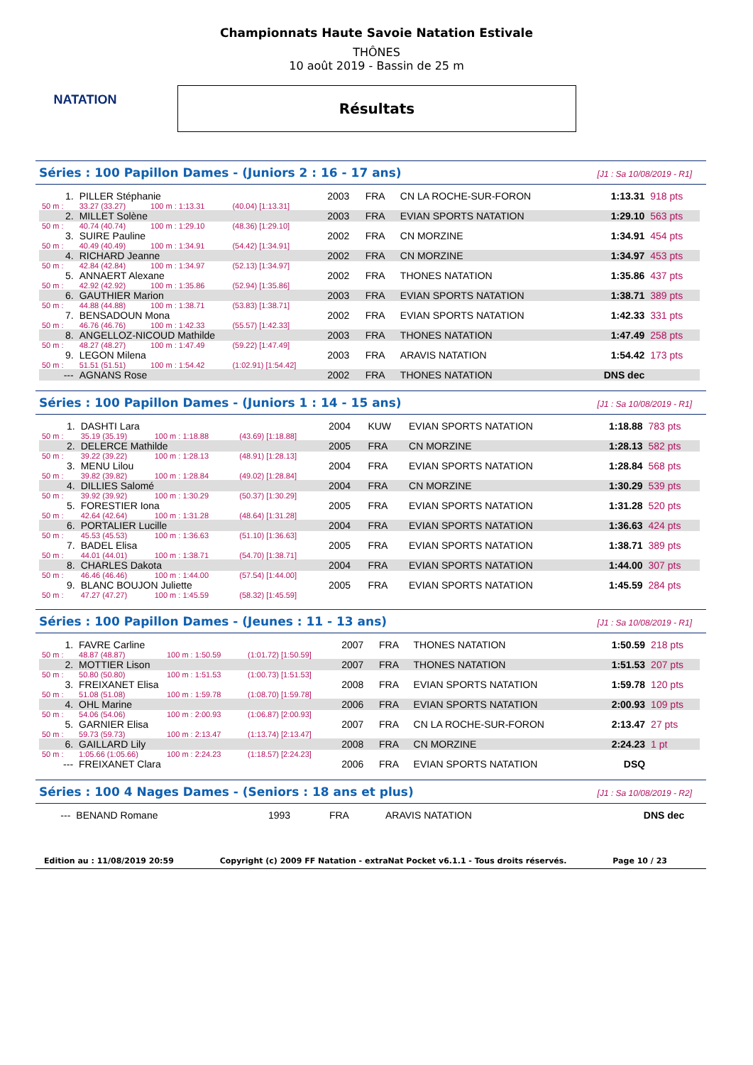NATATION
Championnats Haute Savoie Natation Estivale
THÔNES
10 août 2019 - Bassin de 25 m
Résultats
Séries : 100 Papillon Dames - (Juniors 2 : 16 - 17 ans) [J1 : Sa 10/08/2019 - R1]
| 1. | PILLER Stéphanie | | | 2003 | FRA | CN LA ROCHE-SUR-FORON | 1:13.31 | 918 pts |
| 50 m : | 33.27 (33.27) | 100 m : 1:13.31 | (40.04) [1:13.31] | | | | | |
| 2. | MILLET Solène | | | 2003 | FRA | EVIAN SPORTS NATATION | 1:29.10 | 563 pts |
| 50 m : | 40.74 (40.74) | 100 m : 1:29.10 | (48.36) [1:29.10] | | | | | |
| 3. | SUIRE Pauline | | | 2002 | FRA | CN MORZINE | 1:34.91 | 454 pts |
| 50 m : | 40.49 (40.49) | 100 m : 1:34.91 | (54.42) [1:34.91] | | | | | |
| 4. | RICHARD Jeanne | | | 2002 | FRA | CN MORZINE | 1:34.97 | 453 pts |
| 50 m : | 42.84 (42.84) | 100 m : 1:34.97 | (52.13) [1:34.97] | | | | | |
| 5. | ANNAERT Alexane | | | 2002 | FRA | THONES NATATION | 1:35.86 | 437 pts |
| 50 m : | 42.92 (42.92) | 100 m : 1:35.86 | (52.94) [1:35.86] | | | | | |
| 6. | GAUTHIER Marion | | | 2003 | FRA | EVIAN SPORTS NATATION | 1:38.71 | 389 pts |
| 50 m : | 44.88 (44.88) | 100 m : 1:38.71 | (53.83) [1:38.71] | | | | | |
| 7. | BENSADOUN Mona | | | 2002 | FRA | EVIAN SPORTS NATATION | 1:42.33 | 331 pts |
| 50 m : | 46.76 (46.76) | 100 m : 1:42.33 | (55.57) [1:42.33] | | | | | |
| 8. | ANGELLOZ-NICOUD Mathilde | | | 2003 | FRA | THONES NATATION | 1:47.49 | 258 pts |
| 50 m : | 48.27 (48.27) | 100 m : 1:47.49 | (59.22) [1:47.49] | | | | | |
| 9. | LEGON Milena | | | 2003 | FRA | ARAVIS NATATION | 1:54.42 | 173 pts |
| 50 m : | 51.51 (51.51) | 100 m : 1:54.42 | (1:02.91) [1:54.42] | | | | | |
| --- | AGNANS Rose | | | 2002 | FRA | THONES NATATION | DNS dec | |
Séries : 100 Papillon Dames - (Juniors 1 : 14 - 15 ans) [J1 : Sa 10/08/2019 - R1]
| 1. | DASHTI Lara | | | 2004 | KUW | EVIAN SPORTS NATATION | 1:18.88 | 783 pts |
| 50 m : | 35.19 (35.19) | 100 m : 1:18.88 | (43.69) [1:18.88] | | | | | |
| 2. | DELERCE Mathilde | | | 2005 | FRA | CN MORZINE | 1:28.13 | 582 pts |
| 50 m : | 39.22 (39.22) | 100 m : 1:28.13 | (48.91) [1:28.13] | | | | | |
| 3. | MENU Lilou | | | 2004 | FRA | EVIAN SPORTS NATATION | 1:28.84 | 568 pts |
| 50 m : | 39.82 (39.82) | 100 m : 1:28.84 | (49.02) [1:28.84] | | | | | |
| 4. | DILLIES Salomé | | | 2004 | FRA | CN MORZINE | 1:30.29 | 539 pts |
| 50 m : | 39.92 (39.92) | 100 m : 1:30.29 | (50.37) [1:30.29] | | | | | |
| 5. | FORESTIER Iona | | | 2005 | FRA | EVIAN SPORTS NATATION | 1:31.28 | 520 pts |
| 50 m : | 42.64 (42.64) | 100 m : 1:31.28 | (48.64) [1:31.28] | | | | | |
| 6. | PORTALIER Lucille | | | 2004 | FRA | EVIAN SPORTS NATATION | 1:36.63 | 424 pts |
| 50 m : | 45.53 (45.53) | 100 m : 1:36.63 | (51.10) [1:36.63] | | | | | |
| 7. | BADEL Elisa | | | 2005 | FRA | EVIAN SPORTS NATATION | 1:38.71 | 389 pts |
| 50 m : | 44.01 (44.01) | 100 m : 1:38.71 | (54.70) [1:38.71] | | | | | |
| 8. | CHARLES Dakota | | | 2004 | FRA | EVIAN SPORTS NATATION | 1:44.00 | 307 pts |
| 50 m : | 46.46 (46.46) | 100 m : 1:44.00 | (57.54) [1:44.00] | | | | | |
| 9. | BLANC BOUJON Juliette | | | 2005 | FRA | EVIAN SPORTS NATATION | 1:45.59 | 284 pts |
| 50 m : | 47.27 (47.27) | 100 m : 1:45.59 | (58.32) [1:45.59] | | | | | |
Séries : 100 Papillon Dames - (Jeunes : 11 - 13 ans) [J1 : Sa 10/08/2019 - R1]
| 1. | FAVRE Carline | | | 2007 | FRA | THONES NATATION | 1:50.59 | 218 pts |
| 50 m : | 48.87 (48.87) | 100 m : 1:50.59 | (1:01.72) [1:50.59] | | | | | |
| 2. | MOTTIER Lison | | | 2007 | FRA | THONES NATATION | 1:51.53 | 207 pts |
| 50 m : | 50.80 (50.80) | 100 m : 1:51.53 | (1:00.73) [1:51.53] | | | | | |
| 3. | FREIXANET Elisa | | | 2008 | FRA | EVIAN SPORTS NATATION | 1:59.78 | 120 pts |
| 50 m : | 51.08 (51.08) | 100 m : 1:59.78 | (1:08.70) [1:59.78] | | | | | |
| 4. | OHL Marine | | | 2006 | FRA | EVIAN SPORTS NATATION | 2:00.93 | 109 pts |
| 50 m : | 54.06 (54.06) | 100 m : 2:00.93 | (1:06.87) [2:00.93] | | | | | |
| 5. | GARNIER Elisa | | | 2007 | FRA | CN LA ROCHE-SUR-FORON | 2:13.47 | 27 pts |
| 50 m : | 59.73 (59.73) | 100 m : 2:13.47 | (1:13.74) [2:13.47] | | | | | |
| 6. | GAILLARD Lily | | | 2008 | FRA | CN MORZINE | 2:24.23 | 1 pt |
| 50 m : | 1:05.66 (1:05.66) | 100 m : 2:24.23 | (1:18.57) [2:24.23] | | | | | |
| --- | FREIXANET Clara | | | 2006 | FRA | EVIAN SPORTS NATATION | DSQ | |
Séries : 100 4 Nages Dames - (Seniors : 18 ans et plus) [J1 : Sa 10/08/2019 - R2]
| --- | BENAND Romane | 1993 | FRA | ARAVIS NATATION | DNS dec | |
Edition au : 11/08/2019 20:59 Copyright (c) 2009 FF Natation - extraNat Pocket v6.1.1 - Tous droits réservés. Page 10 / 23